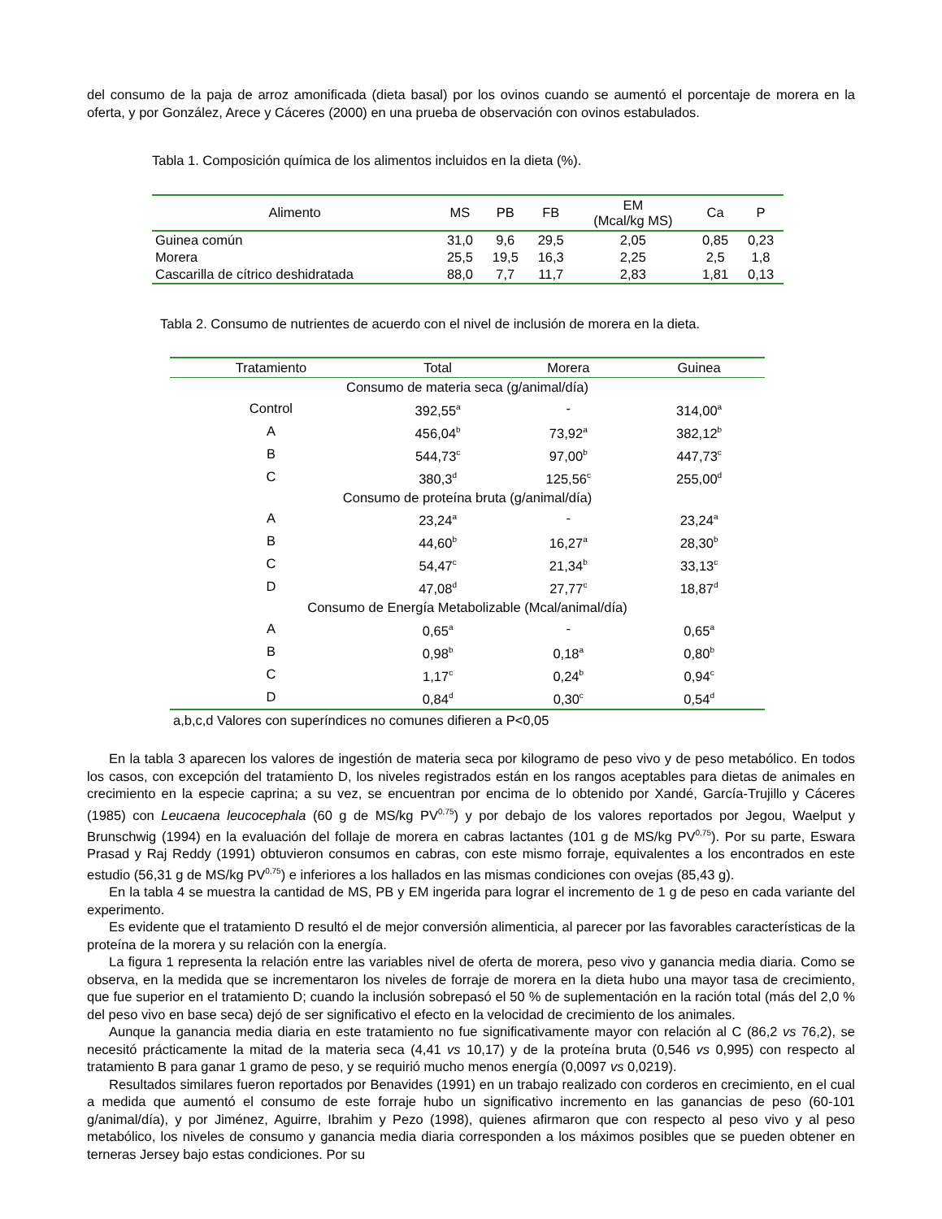del consumo de la paja de arroz amonificada (dieta basal) por los ovinos cuando se aumentó el porcentaje de morera en la oferta, y por González, Arece y Cáceres (2000) en una prueba de observación con ovinos estabulados.
Tabla 1. Composición química de los alimentos incluidos en la dieta (%).
| Alimento | MS | PB | FB | EM (Mcal/kg MS) | Ca | P |
| --- | --- | --- | --- | --- | --- | --- |
| Guinea común | 31,0 | 9,6 | 29,5 | 2,05 | 0,85 | 0,23 |
| Morera | 25,5 | 19,5 | 16,3 | 2,25 | 2,5 | 1,8 |
| Cascarilla de cítrico deshidratada | 88,0 | 7,7 | 11,7 | 2,83 | 1,81 | 0,13 |
Tabla 2. Consumo de nutrientes de acuerdo con el nivel de inclusión de morera en la dieta.
| Tratamiento | Total | Morera | Guinea |
| --- | --- | --- | --- |
| Consumo de materia seca (g/animal/día) | | | |
| Control | 392,55<sup>a</sup> | - | 314,00<sup>a</sup> |
| A | 456,04<sup>b</sup> | 73,92<sup>a</sup> | 382,12<sup>b</sup> |
| B | 544,73<sup>c</sup> | 97,00<sup>b</sup> | 447,73<sup>c</sup> |
| C | 380,3<sup>d</sup> | 125,56<sup>c</sup> | 255,00<sup>d</sup> |
| Consumo de proteína bruta (g/animal/día) | | | |
| A | 23,24<sup>a</sup> | - | 23,24<sup>a</sup> |
| B | 44,60<sup>b</sup> | 16,27<sup>a</sup> | 28,30<sup>b</sup> |
| C | 54,47<sup>c</sup> | 21,34<sup>b</sup> | 33,13<sup>c</sup> |
| D | 47,08<sup>d</sup> | 27,77<sup>c</sup> | 18,87<sup>d</sup> |
| Consumo de Energía Metabolizable (Mcal/animal/día) | | | |
| A | 0,65<sup>a</sup> | - | 0,65<sup>a</sup> |
| B | 0,98<sup>b</sup> | 0,18<sup>a</sup> | 0,80<sup>b</sup> |
| C | 1,17<sup>c</sup> | 0,24<sup>b</sup> | 0,94<sup>c</sup> |
| D | 0,84<sup>d</sup> | 0,30<sup>c</sup> | 0,54<sup>d</sup> |
a,b,c,d Valores con superíndices no comunes difieren a P<0,05
En la tabla 3 aparecen los valores de ingestión de materia seca por kilogramo de peso vivo y de peso metabólico. En todos los casos, con excepción del tratamiento D, los niveles registrados están en los rangos aceptables para dietas de animales en crecimiento en la especie caprina; a su vez, se encuentran por encima de lo obtenido por Xandé, García-Trujillo y Cáceres (1985) con Leucaena leucocephala (60 g de MS/kg PV<sup>0,75</sup>) y por debajo de los valores reportados por Jegou, Waelput y Brunschwig (1994) en la evaluación del follaje de morera en cabras lactantes (101 g de MS/kg PV<sup>0,75</sup>). Por su parte, Eswara Prasad y Raj Reddy (1991) obtuvieron consumos en cabras, con este mismo forraje, equivalentes a los encontrados en este estudio (56,31 g de MS/kg PV<sup>0,75</sup>) e inferiores a los hallados en las mismas condiciones con ovejas (85,43 g).
En la tabla 4 se muestra la cantidad de MS, PB y EM ingerida para lograr el incremento de 1 g de peso en cada variante del experimento.
Es evidente que el tratamiento D resultó el de mejor conversión alimenticia, al parecer por las favorables características de la proteína de la morera y su relación con la energía.
La figura 1 representa la relación entre las variables nivel de oferta de morera, peso vivo y ganancia media diaria. Como se observa, en la medida que se incrementaron los niveles de forraje de morera en la dieta hubo una mayor tasa de crecimiento, que fue superior en el tratamiento D; cuando la inclusión sobrepasó el 50 % de suplementación en la ración total (más del 2,0 % del peso vivo en base seca) dejó de ser significativo el efecto en la velocidad de crecimiento de los animales.
Aunque la ganancia media diaria en este tratamiento no fue significativamente mayor con relación al C (86,2 vs 76,2), se necesitó prácticamente la mitad de la materia seca (4,41 vs 10,17) y de la proteína bruta (0,546 vs 0,995) con respecto al tratamiento B para ganar 1 gramo de peso, y se requirió mucho menos energía (0,0097 vs 0,0219).
Resultados similares fueron reportados por Benavides (1991) en un trabajo realizado con corderos en crecimiento, en el cual a medida que aumentó el consumo de este forraje hubo un significativo incremento en las ganancias de peso (60-101 g/animal/día), y por Jiménez, Aguirre, Ibrahim y Pezo (1998), quienes afirmaron que con respecto al peso vivo y al peso metabólico, los niveles de consumo y ganancia media diaria corresponden a los máximos posibles que se pueden obtener en terneras Jersey bajo estas condiciones. Por su